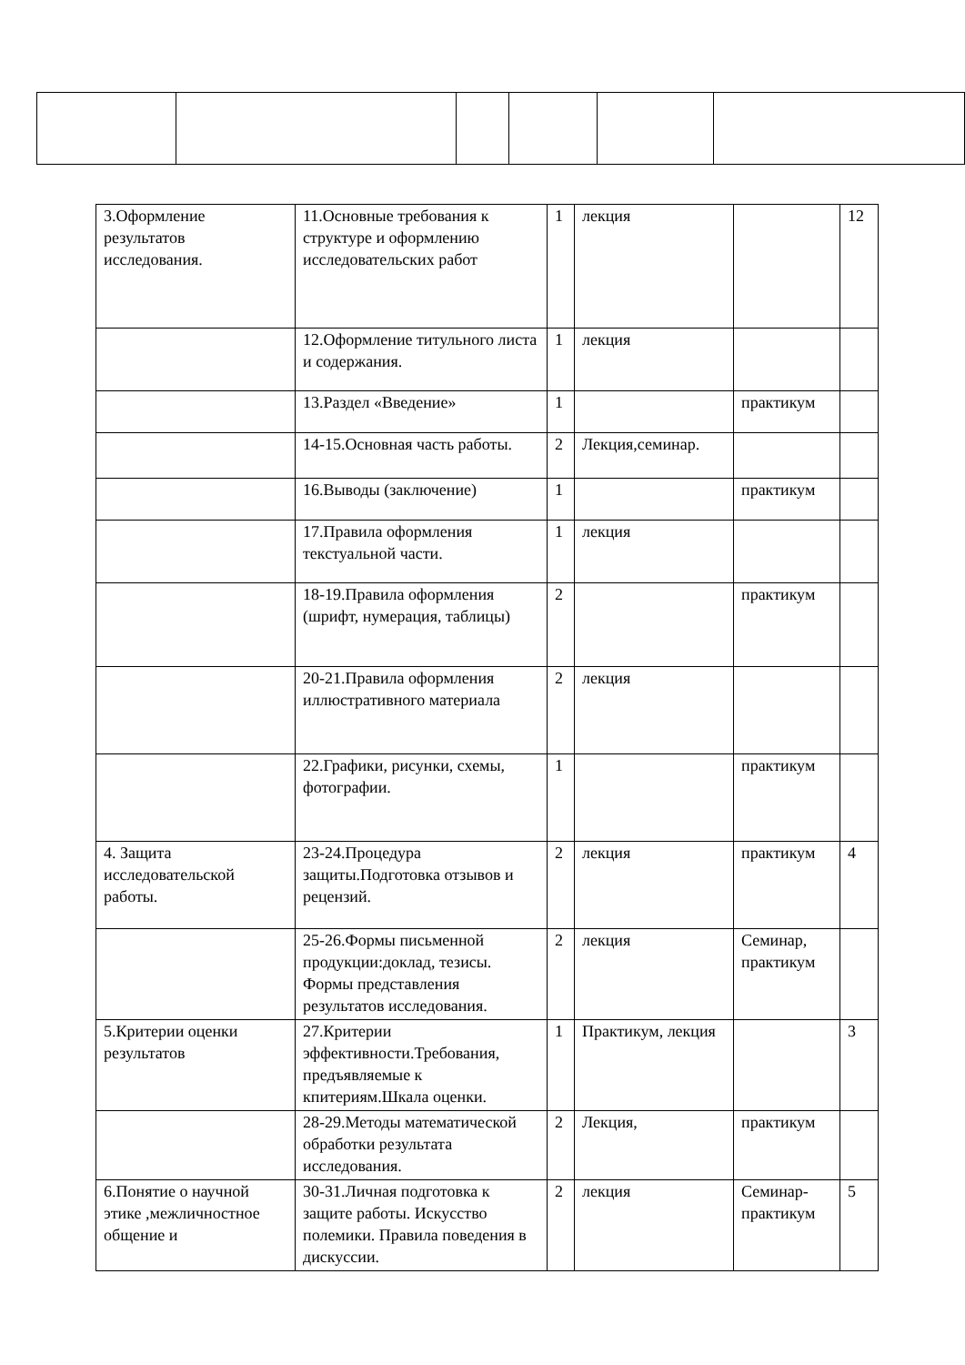| 3.Оформление результатов исследования. | 11.Основные требования к структуре и оформлению исследовательских работ | 1 | лекция | | 12 |
| | 12.Оформление титульного листа и содержания. | 1 | лекция | | |
| | 13.Раздел «Введение» | 1 | | практикум | |
| | 14-15.Основная часть работы. | 2 | Лекция,семинар. | | |
| | 16.Выводы (заключение) | 1 | | практикум | |
| | 17.Правила оформления текстуальной части. | 1 | лекция | | |
| | 18-19.Правила оформления (шрифт, нумерация, таблицы) | 2 | | практикум | |
| | 20-21.Правила оформления иллюстративного материала | 2 | лекция | | |
| | 22.Графики, рисунки, схемы, фотографии. | 1 | | практикум | |
| 4. Защита исследовательской работы. | 23-24.Процедура защиты.Подготовка отзывов и рецензий. | 2 | лекция | практикум | 4 |
| | 25-26.Формы письменной продукции:доклад, тезисы. Формы представления результатов исследования. | 2 | лекция | Семинар, практикум | |
| 5.Критерии оценки результатов | 27.Критерии эффективности.Требования, предъявляемые к кпитериям.Шкала оценки. | 1 | Практикум, лекция | | 3 |
| | 28-29.Методы математической обработки результата исследования. | 2 | Лекция, | практикум | |
| 6.Понятие о научной этике ,межличностное общение и | 30-31.Личная подготовка к защите работы. Искусство полемики. Правила поведения в дискуссии. | 2 | лекция | Семинар-практикум | 5 |